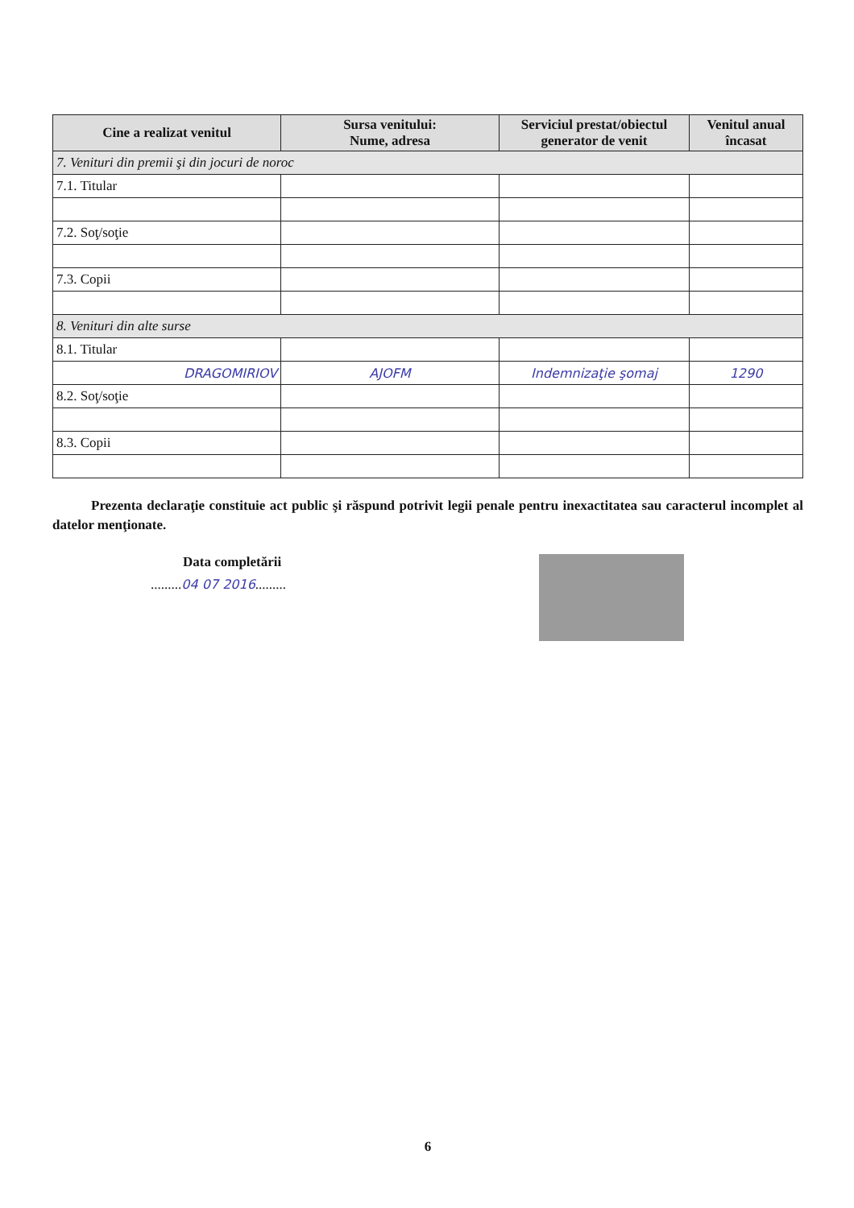| Cine a realizat venitul | Sursa venitului: Nume, adresa | Serviciul prestat/obiectul generator de venit | Venitul anual încasat |
| --- | --- | --- | --- |
| 7. Venituri din premii şi din jocuri de noroc | | | |
| 7.1. Titular | | | |
| 7.2. Soţ/soţie | | | |
| 7.3. Copii | | | |
| 8. Venituri din alte surse | | | |
| 8.1. Titular | | | |
| DRAGOMIRIOV | AJOFM | Indemnizaţie şomaj | 1290 |
| 8.2. Soţ/soţie | | | |
| 8.3. Copii | | | |
Prezenta declaraţie constituie act public şi răspund potrivit legii penale pentru inexactitatea sau caracterul incomplet al datelor menţionate.
Data completării
.........04 07 2016.........
6